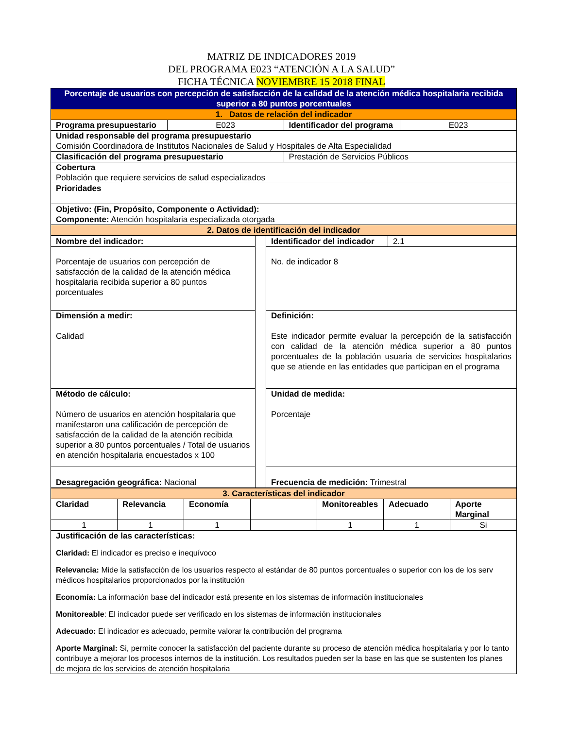MATRIZ DE INDICADORES 2019
DEL PROGRAMA E023 “ATENCIÓN A LA SALUD”
FICHA TÉCNICA NOVIEMBRE 15 2018 FINAL
| Porcentaje de usuarios con percepción de satisfacción de la calidad de la atención médica hospitalaria recibida superior a 80 puntos porcentuales | | | |
| 1. Datos de relación del indicador | | | |
| Programa presupuestario | E023 | Identificador del programa | E023 |
| Unidad responsable del programa presupuestario Comisión Coordinadora de Institutos Nacionales de Salud y Hospitales de Alta Especialidad | | | |
| Clasificación del programa presupuestario | | Prestación de Servicios Públicos | |
| Cobertura Población que requiere servicios de salud especializados | | | |
| Prioridades | | | |
| Objetivo: (Fin, Propósito, Componente o Actividad): Componente: Atención hospitalaria especializada otorgada | | | |
| 2. Datos de identificación del indicador | | | |
| Nombre del indicador: | | Identificador del indicador | 2.1 |
| Porcentaje de usuarios con percepción de satisfacción de la calidad de la atención médica hospitalaria recibida superior a 80 puntos porcentuales | | No. de indicador 8 | |
| Dimensión a medir: Calidad | | Definición: Este indicador permite evaluar la percepción de la satisfacción con calidad de la atención médica superior a 80 puntos porcentuales de la población usuaria de servicios hospitalarios que se atiende en las entidades que participan en el programa | |
| Método de cálculo: Número de usuarios en atención hospitalaria que manifestaron una calificación de percepción de satisfacción de la calidad de la atención recibida superior a 80 puntos porcentuales / Total de usuarios en atención hospitalaria encuestados x 100 | | Unidad de medida: Porcentaje | |
| Desagregación geográfica: Nacional | | Frecuencia de medición: Trimestral | |
| 3. Características del indicador | | | | | | |
| Claridad | Relevancia | Economía | | Monitoreables | Adecuado | Aporte Marginal |
| 1 | 1 | 1 | | 1 | 1 | Si |
| Justificación de las características: Claridad: El indicador es preciso e inequívoco Relevancia: Mide la satisfacción de los usuarios respecto al estándar de 80 puntos porcentuales o superior con los de los serv médicos hospitalarios proporcionados por la institución Economía: La información base del indicador está presente en los sistemas de información institucionales Monitoreable : El indicador puede ser verificado en los sistemas de información institucionales Adecuado: El indicador es adecuado, permite valorar la contribución del programa Aporte Marginal: Si, permite conocer la satisfacción del paciente durante su proceso de atención médica hospitalaria y por lo tanto contribuye a mejorar los procesos internos de la institución. Los resultados pueden ser la base en las que se sustenten los planes de mejora de los servicios de atención hospitalaria | | | | | | |